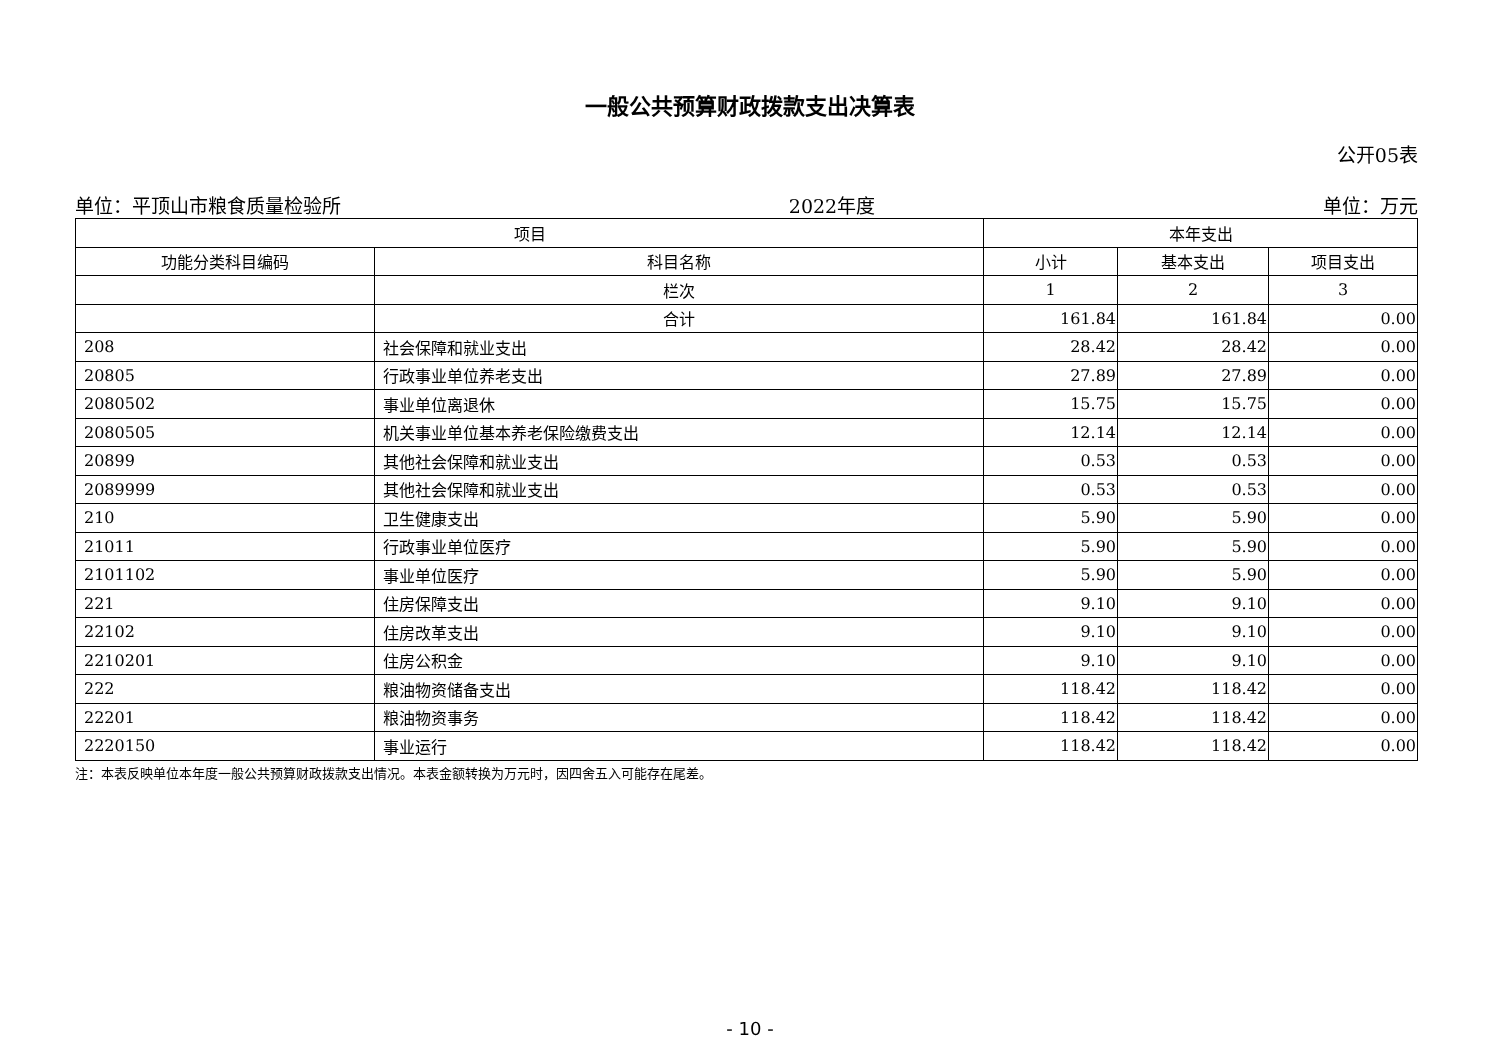一般公共预算财政拨款支出决算表
公开05表
单位：平顶山市粮食质量检验所 2022年度 单位：万元
| 项目 | | 本年支出 | | |
| --- | --- | --- | --- | --- |
| 功能分类科目编码 | 科目名称 | 小计 | 基本支出 | 项目支出 |
| | 栏次 | 1 | 2 | 3 |
| | 合计 | 161.84 | 161.84 | 0.00 |
| 208 | 社会保障和就业支出 | 28.42 | 28.42 | 0.00 |
| 20805 | 行政事业单位养老支出 | 27.89 | 27.89 | 0.00 |
| 2080502 | 事业单位离退休 | 15.75 | 15.75 | 0.00 |
| 2080505 | 机关事业单位基本养老保险缴费支出 | 12.14 | 12.14 | 0.00 |
| 20899 | 其他社会保障和就业支出 | 0.53 | 0.53 | 0.00 |
| 2089999 | 其他社会保障和就业支出 | 0.53 | 0.53 | 0.00 |
| 210 | 卫生健康支出 | 5.90 | 5.90 | 0.00 |
| 21011 | 行政事业单位医疗 | 5.90 | 5.90 | 0.00 |
| 2101102 | 事业单位医疗 | 5.90 | 5.90 | 0.00 |
| 221 | 住房保障支出 | 9.10 | 9.10 | 0.00 |
| 22102 | 住房改革支出 | 9.10 | 9.10 | 0.00 |
| 2210201 | 住房公积金 | 9.10 | 9.10 | 0.00 |
| 222 | 粮油物资储备支出 | 118.42 | 118.42 | 0.00 |
| 22201 | 粮油物资事务 | 118.42 | 118.42 | 0.00 |
| 2220150 | 事业运行 | 118.42 | 118.42 | 0.00 |
注：本表反映单位本年度一般公共预算财政拨款支出情况。本表金额转换为万元时，因四舍五入可能存在尾差。
- 10 -